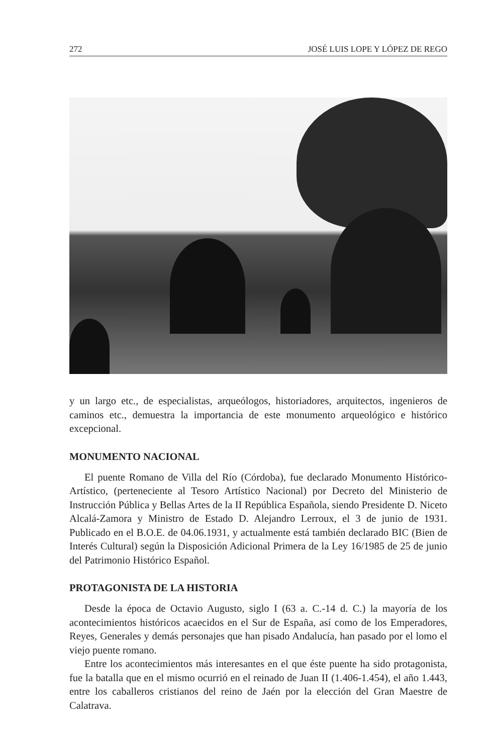272 JOSÉ LUIS LOPE Y LÓPEZ DE REGO
y un largo etc., de especialistas, arqueólogos, historiadores, arquitectos, ingenieros de caminos etc., demuestra la importancia de este monumento arqueológico e histórico excepcional.
MONUMENTO NACIONAL
El puente Romano de Villa del Río (Córdoba), fue declarado Monumento Histórico-Artístico, (perteneciente al Tesoro Artístico Nacional) por Decreto del Ministerio de Instrucción Pública y Bellas Artes de la II República Española, siendo Presidente D. Niceto Alcalá-Zamora y Ministro de Estado D. Alejandro Lerroux, el 3 de junio de 1931. Publicado en el B.O.E. de 04.06.1931, y actualmente está también declarado BIC (Bien de Interés Cultural) según la Disposición Adicional Primera de la Ley 16/1985 de 25 de junio del Patrimonio Histórico Español.
PROTAGONISTA DE LA HISTORIA
Desde la época de Octavio Augusto, siglo I (63 a. C.-14 d. C.) la mayoría de los acontecimientos históricos acaecidos en el Sur de España, así como de los Emperadores, Reyes, Generales y demás personajes que han pisado Andalucía, han pasado por el lomo el viejo puente romano.
Entre los acontecimientos más interesantes en el que éste puente ha sido protagonista, fue la batalla que en el mismo ocurrió en el reinado de Juan II (1.406-1.454), el año 1.443, entre los caballeros cristianos del reino de Jaén por la elección del Gran Maestre de Calatrava.